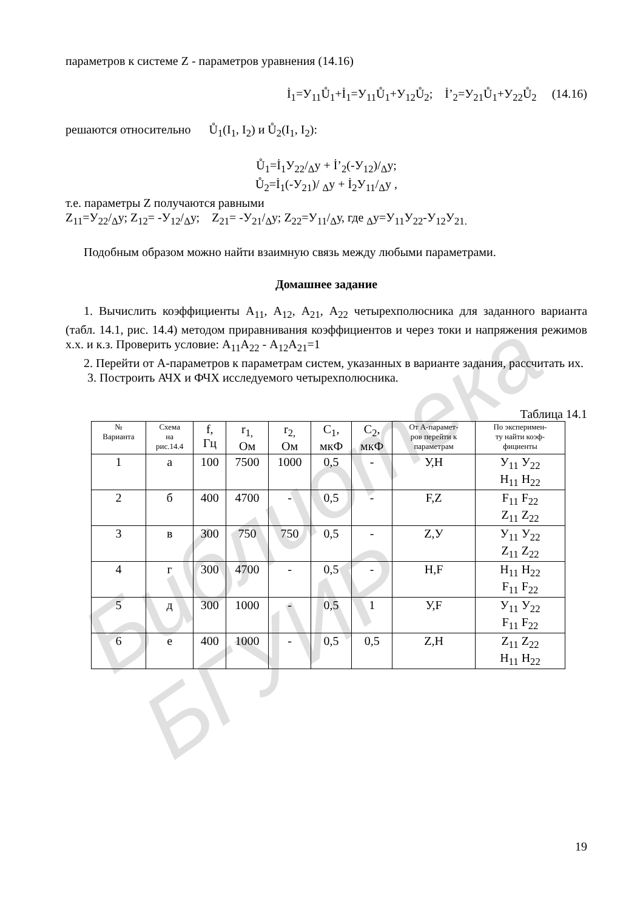Библиотека БГУИР
параметров к системе Z - параметров уравнения (14.16)
İ<sub>1</sub>=У<sub>11</sub>Ů<sub>1</sub>+İ<sub>1</sub>=У<sub>11</sub>Ů<sub>1</sub>+У<sub>12</sub>Ů<sub>2</sub>; İ’<sub>2</sub>=У<sub>21</sub>Ů<sub>1</sub>+У<sub>22</sub>Ů<sub>2</sub> (14.16)
решаются относительно Ů<sub>1</sub>(I<sub>1</sub>, I<sub>2</sub>) и Ů<sub>2</sub>(I<sub>1</sub>, I<sub>2</sub>):
Ů<sub>1</sub>=İ<sub>1</sub>У<sub>22</sub>/<sub>Δ</sub>у + İ’<sub>2</sub>(-У<sub>12</sub>)/<sub>Δ</sub>у;
Ů<sub>2</sub>=İ<sub>1</sub>(-У<sub>21</sub>)/ <sub>Δ</sub>у + İ<sub>2</sub>У<sub>11</sub>/<sub>Δ</sub>у ,
т.е. параметры Z получаются равными
Z<sub>11</sub>=У<sub>22</sub>/<sub>Δ</sub>у; Z<sub>12</sub>= -У<sub>12</sub>/<sub>Δ</sub>у; Z<sub>21</sub>= -У<sub>21</sub>/<sub>Δ</sub>у; Z<sub>22</sub>=У<sub>11</sub>/<sub>Δ</sub>у, где <sub>Δ</sub>у=У<sub>11</sub>У<sub>22</sub>-У<sub>12</sub>У<sub>21.</sub>
Подобным образом можно найти взаимную связь между любыми параметрами.
Домашнее задание
1. Вычислить коэффициенты А<sub>11</sub>, А<sub>12</sub>, А<sub>21</sub>, А<sub>22</sub> четырехполюсника для заданного варианта (табл. 14.1, рис. 14.4) методом приравнивания коэффициентов и через токи и напряжения режимов х.х. и к.з. Проверить условие: А<sub>11</sub>А<sub>22</sub> - А<sub>12</sub>А<sub>21</sub>=1
2. Перейти от А-параметров к параметрам систем, указанных в варианте задания, рассчитать их.
3. Построить АЧХ и ФЧХ исследуемого четырехполюсника.
Таблица 14.1
| № Варианта | Схема на рис.14.4 | f, Гц | r<sub>1,</sub> Ом | r<sub>2,</sub> Ом | C<sub>1</sub>, мкФ | C<sub>2</sub>, мкФ | От А-парамет- ров перейти к параметрам | По эксперимен- ту найти коэф- фициенты |
| --- | --- | --- | --- | --- | --- | --- | --- | --- |
| 1 | а | 100 | 7500 | 1000 | 0,5 | - | У,Н | У<sub>11</sub> У<sub>22</sub> Н<sub>11</sub> Н<sub>22</sub> |
| 2 | б | 400 | 4700 | - | 0,5 | - | F,Z | F<sub>11</sub> F<sub>22</sub> Z<sub>11</sub> Z<sub>22</sub> |
| 3 | в | 300 | 750 | 750 | 0,5 | - | Z,У | У<sub>11</sub> У<sub>22</sub> Z<sub>11</sub> Z<sub>22</sub> |
| 4 | г | 300 | 4700 | - | 0,5 | - | Н,F | Н<sub>11</sub> Н<sub>22</sub> F<sub>11</sub> F<sub>22</sub> |
| 5 | д | 300 | 1000 | - | 0,5 | 1 | У,F | У<sub>11</sub> У<sub>22</sub> F<sub>11</sub> F<sub>22</sub> |
| 6 | е | 400 | 1000 | - | 0,5 | 0,5 | Z,Н | Z<sub>11</sub> Z<sub>22</sub> Н<sub>11</sub> Н<sub>22</sub> |
19